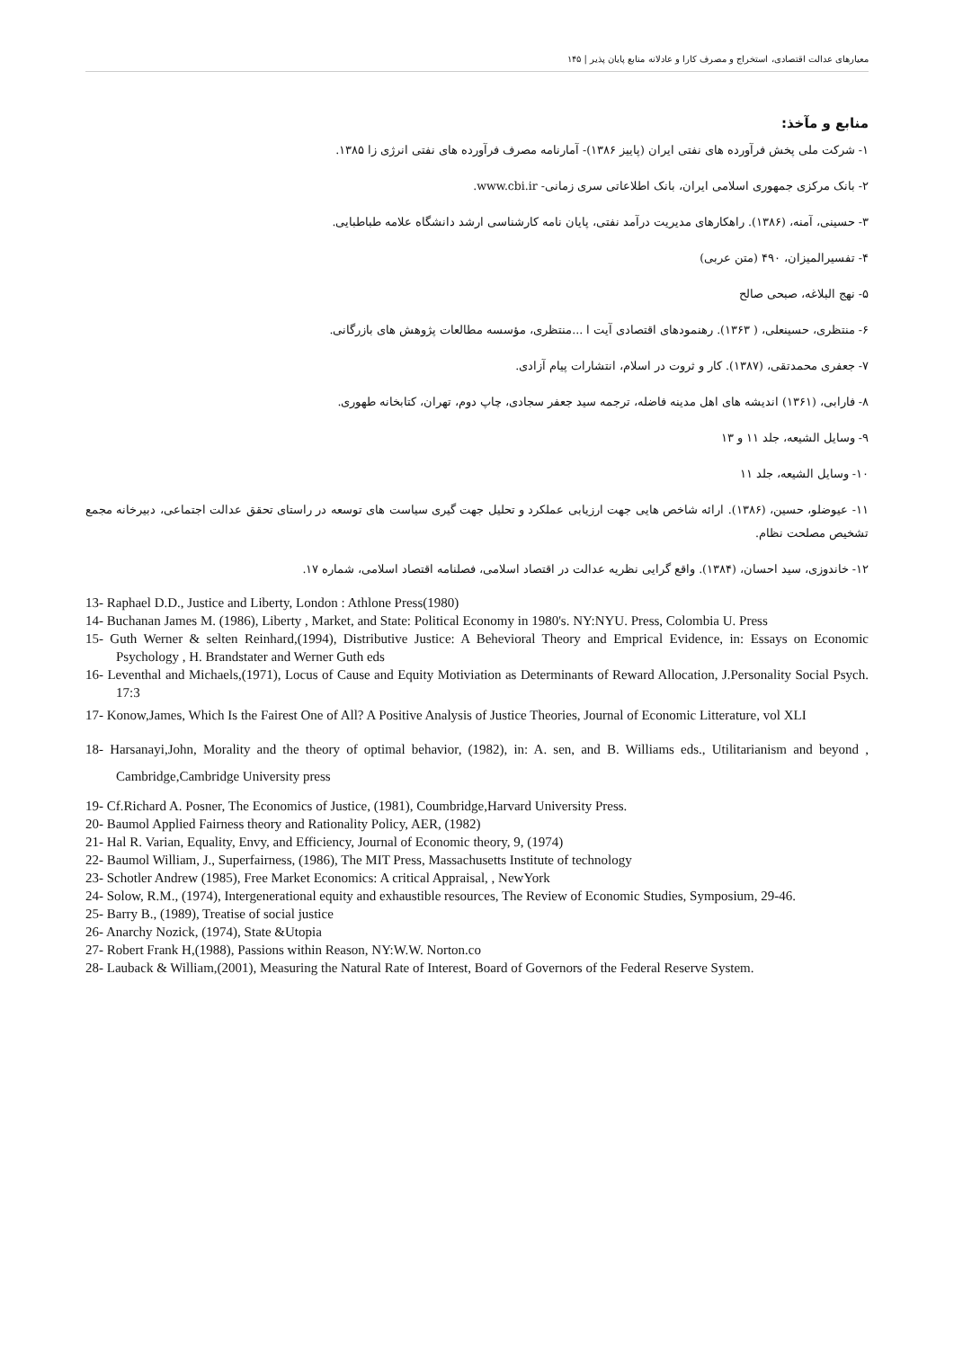معیارهای عدالت اقتصادی، استخراج و مصرف کارا و عادلانه منابع پایان پذیر | ۱۴۵
منابع و مآخذ:
۱- شرکت ملی پخش فرآورده های نفتی ایران (پاییز ۱۳۸۶)- آمارنامه مصرف فرآورده های نفتی انرژی زا ۱۳۸۵.
۲- بانک مرکزی جمهوری اسلامی ایران، بانک اطلاعاتی سری زمانی- www.cbi.ir.
۳- حسینی، آمنه، (۱۳۸۶). راهکارهای مدیریت درآمد نفتی، پایان نامه کارشناسی ارشد دانشگاه علامه طباطبایی.
۴- تفسیرالمیزان، ۴۹۰ (متن عربی)
۵- نهج البلاغه، صبحی صالح
۶- منتظری، حسینعلی، ( ۱۳۶۳). رهنمودهای اقتصادی آیت ا ...منتظری، مؤسسه مطالعات پژوهش های بازرگانی.
۷- جعفری محمدتقی، (۱۳۸۷). کار و ثروت در اسلام، انتشارات پیام آزادی.
۸- فارابی، (۱۳۶۱) اندیشه های اهل مدینه فاضله، ترجمه سید جعفر سجادی، چاپ دوم، تهران، کتابخانه طهوری.
۹- وسایل الشیعه، جلد ۱۱ و ۱۳
۱۰- وسایل الشیعه، جلد ۱۱
۱۱- عیوضلو، حسین، (۱۳۸۶). ارائه شاخص هایی جهت ارزیابی عملکرد و تحلیل جهت گیری سیاست های توسعه در راستای تحقق عدالت اجتماعی، دبیرخانه مجمع تشخیص مصلحت نظام.
۱۲- خاندوزی، سید احسان، (۱۳۸۴). واقع گرایی نظریه عدالت در اقتصاد اسلامی، فصلنامه اقتصاد اسلامی، شماره ۱۷.
13- Raphael D.D., Justice and Liberty, London : Athlone Press(1980)
14- Buchanan James M. (1986), Liberty , Market, and State: Political Economy in 1980's. NY:NYU. Press, Colombia U. Press
15- Guth Werner & selten Reinhard,(1994), Distributive Justice: A Behevioral Theory and Emprical Evidence, in: Essays on Economic Psychology , H. Brandstater and Werner Guth eds
16- Leventhal and Michaels,(1971), Locus of Cause and Equity Motiviation as Determinants of Reward Allocation, J.Personality Social Psych. 17:3
17- Konow,James, Which Is the Fairest One of All? A Positive Analysis of Justice Theories, Journal of Economic Litterature, vol XLI
18- Harsanayi,John, Morality and the theory of optimal behavior, (1982), in: A. sen, and B. Williams eds., Utilitarianism and beyond , Cambridge,Cambridge University press
19- Cf.Richard A. Posner, The Economics of Justice, (1981), Coumbridge,Harvard University Press.
20- Baumol Applied Fairness theory and Rationality Policy, AER, (1982)
21- Hal R. Varian, Equality, Envy, and Efficiency, Journal of Economic theory, 9, (1974)
22- Baumol William, J., Superfairness, (1986), The MIT Press, Massachusetts Institute of technology
23- Schotler Andrew (1985), Free Market Economics: A critical Appraisal, , NewYork
24- Solow, R.M., (1974), Intergenerational equity and exhaustible resources, The Review of Economic Studies, Symposium, 29-46.
25- Barry B., (1989), Treatise of social justice
26- Anarchy Nozick, (1974), State &Utopia
27- Robert Frank H,(1988), Passions within Reason, NY:W.W. Norton.co
28- Lauback & William,(2001), Measuring the Natural Rate of Interest, Board of Governors of the Federal Reserve System.